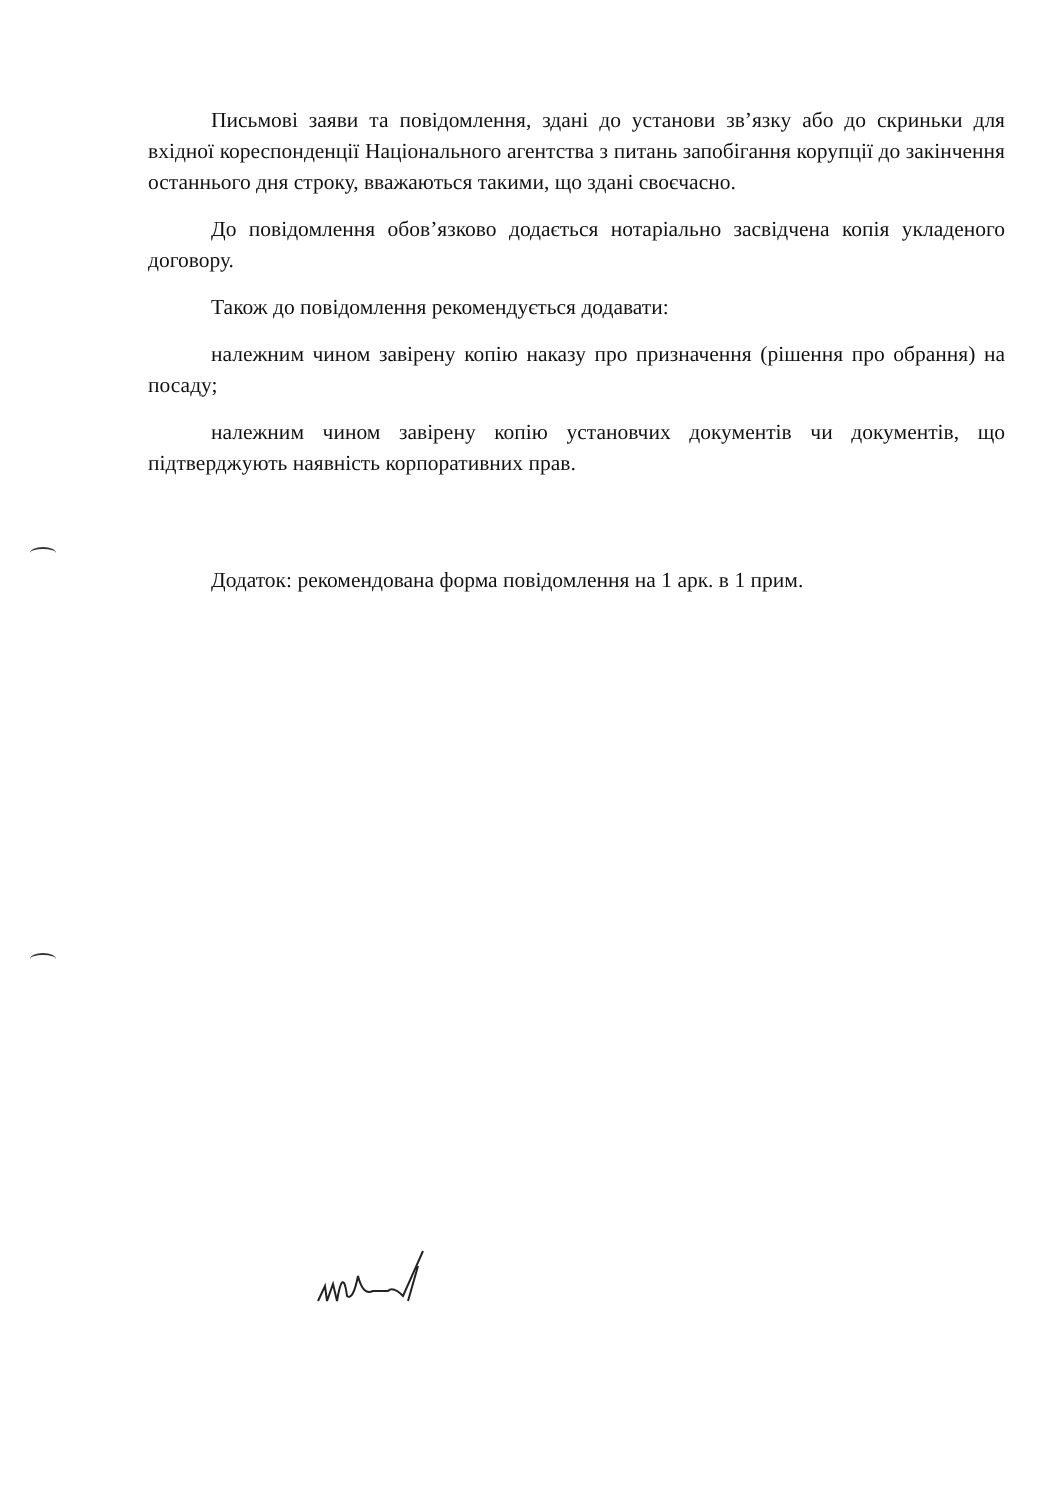Письмові заяви та повідомлення, здані до установи зв’язку або до скриньки для вхідної кореспонденції Національного агентства з питань запобігання корупції до закінчення останнього дня строку, вважаються такими, що здані своєчасно.
До повідомлення обов’язково додається нотаріально засвідчена копія укладеного договору.
Також до повідомлення рекомендується додавати:
належним чином завірену копію наказу про призначення (рішення про обрання) на посаду;
належним чином завірену копію установчих документів чи документів, що підтверджують наявність корпоративних прав.
Додаток: рекомендована форма повідомлення на 1 арк. в 1 прим.